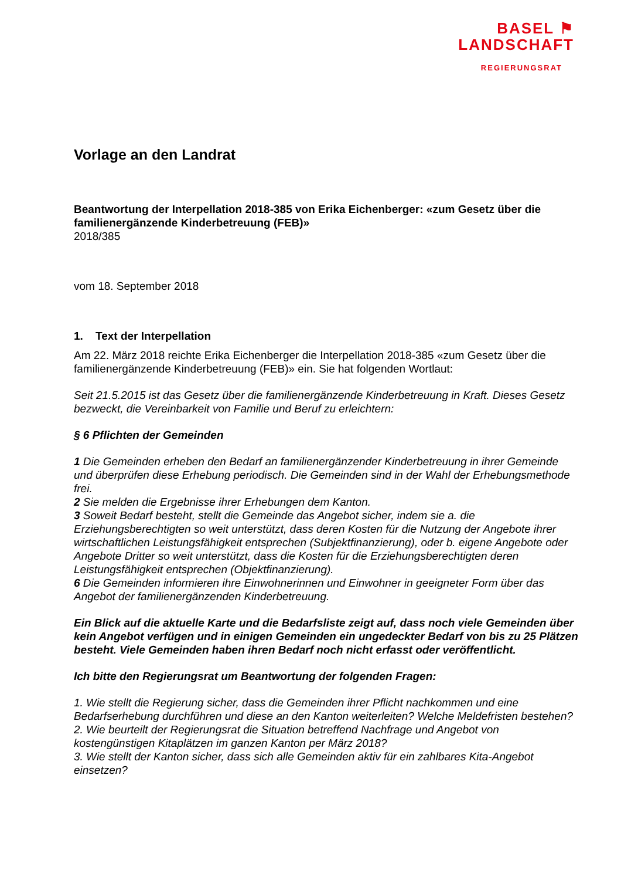BASEL ⚑
LANDSCHAFT
REGIERUNGSRAT
Vorlage an den Landrat
Beantwortung der Interpellation 2018-385 von Erika Eichenberger: «zum Gesetz über die familienergänzende Kinderbetreuung (FEB)»
2018/385
vom 18. September 2018
1. Text der Interpellation
Am 22. März 2018 reichte Erika Eichenberger die Interpellation 2018-385 «zum Gesetz über die familienergänzende Kinderbetreuung (FEB)» ein. Sie hat folgenden Wortlaut:
Seit 21.5.2015 ist das Gesetz über die familienergänzende Kinderbetreuung in Kraft. Dieses Gesetz bezweckt, die Vereinbarkeit von Familie und Beruf zu erleichtern:
§ 6 Pflichten der Gemeinden
1 Die Gemeinden erheben den Bedarf an familienergänzender Kinderbetreuung in ihrer Gemeinde und überprüfen diese Erhebung periodisch. Die Gemeinden sind in der Wahl der Erhebungsmethode frei.
2 Sie melden die Ergebnisse ihrer Erhebungen dem Kanton.
3 Soweit Bedarf besteht, stellt die Gemeinde das Angebot sicher, indem sie a. die Erziehungsberechtigten so weit unterstützt, dass deren Kosten für die Nutzung der Angebote ihrer wirtschaftlichen Leistungsfähigkeit entsprechen (Subjektfinanzierung), oder b. eigene Angebote oder Angebote Dritter so weit unterstützt, dass die Kosten für die Erziehungsberechtigten deren Leistungsfähigkeit entsprechen (Objektfinanzierung).
6 Die Gemeinden informieren ihre Einwohnerinnen und Einwohner in geeigneter Form über das Angebot der familienergänzenden Kinderbetreuung.
Ein Blick auf die aktuelle Karte und die Bedarfsliste zeigt auf, dass noch viele Gemeinden über kein Angebot verfügen und in einigen Gemeinden ein ungedeckter Bedarf von bis zu 25 Plätzen besteht. Viele Gemeinden haben ihren Bedarf noch nicht erfasst oder veröffentlicht.
Ich bitte den Regierungsrat um Beantwortung der folgenden Fragen:
1. Wie stellt die Regierung sicher, dass die Gemeinden ihrer Pflicht nachkommen und eine Bedarfserhebung durchführen und diese an den Kanton weiterleiten? Welche Meldefristen bestehen?
2. Wie beurteilt der Regierungsrat die Situation betreffend Nachfrage und Angebot von kostengünstigen Kitaplätzen im ganzen Kanton per März 2018?
3. Wie stellt der Kanton sicher, dass sich alle Gemeinden aktiv für ein zahlbares Kita-Angebot einsetzen?